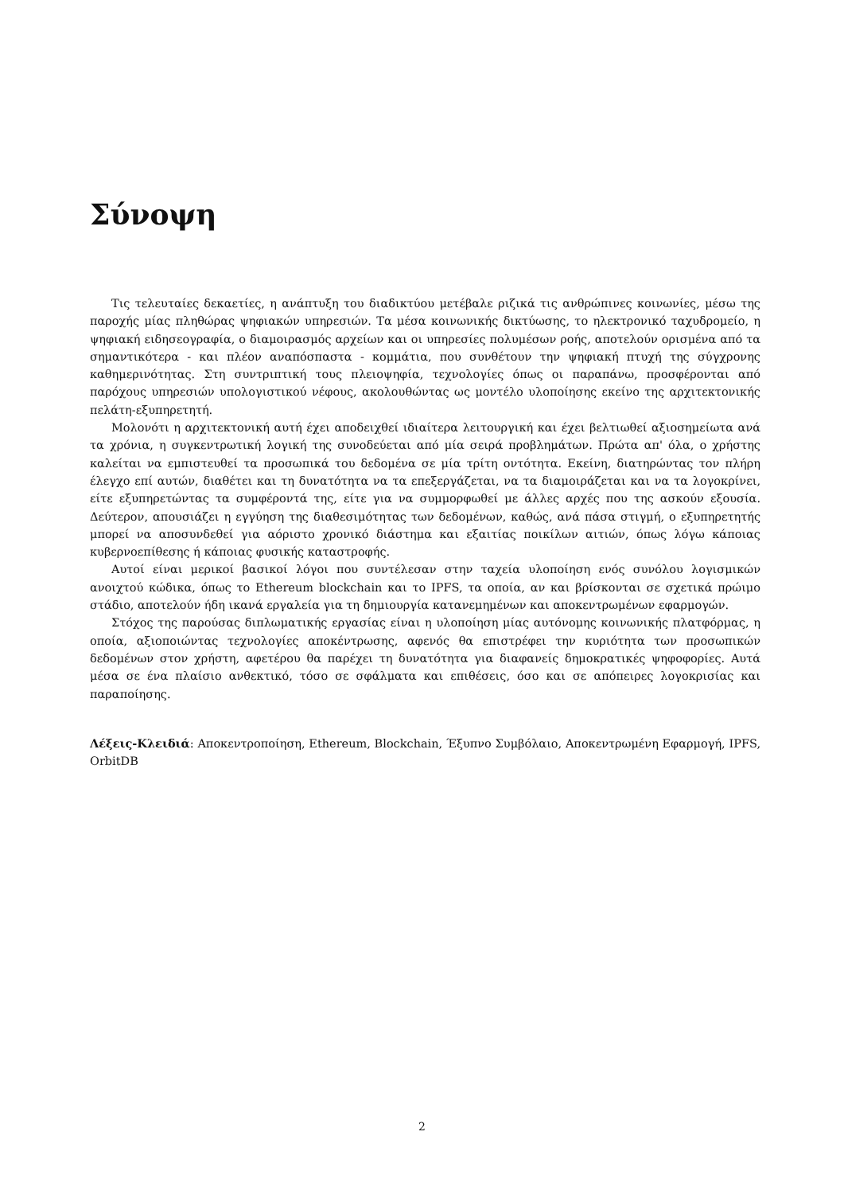Σύνοψη
Τις τελευταίες δεκαετίες, η ανάπτυξη του διαδικτύου μετέβαλε ριζικά τις ανθρώπινες κοινωνίες, μέσω της παροχής μίας πληθώρας ψηφιακών υπηρεσιών. Τα μέσα κοινωνικής δικτύωσης, το ηλεκτρονικό ταχυδρομείο, η ψηφιακή ειδησεογραφία, ο διαμοιρασμός αρχείων και οι υπηρεσίες πολυμέσων ροής, αποτελούν ορισμένα από τα σημαντικότερα - και πλέον αναπόσπαστα - κομμάτια, που συνθέτουν την ψηφιακή πτυχή της σύγχρονης καθημερινότητας. Στη συντριπτική τους πλειοψηφία, τεχνολογίες όπως οι παραπάνω, προσφέρονται από παρόχους υπηρεσιών υπολογιστικού νέφους, ακολουθώντας ως μοντέλο υλοποίησης εκείνο της αρχιτεκτονικής πελάτη-εξυπηρετητή.
Μολονότι η αρχιτεκτονική αυτή έχει αποδειχθεί ιδιαίτερα λειτουργική και έχει βελτιωθεί αξιοσημείωτα ανά τα χρόνια, η συγκεντρωτική λογική της συνοδεύεται από μία σειρά προβλημάτων. Πρώτα απ' όλα, ο χρήστης καλείται να εμπιστευθεί τα προσωπικά του δεδομένα σε μία τρίτη οντότητα. Εκείνη, διατηρώντας τον πλήρη έλεγχο επί αυτών, διαθέτει και τη δυνατότητα να τα επεξεργάζεται, να τα διαμοιράζεται και να τα λογοκρίνει, είτε εξυπηρετώντας τα συμφέροντά της, είτε για να συμμορφωθεί με άλλες αρχές που της ασκούν εξουσία. Δεύτερον, απουσιάζει η εγγύηση της διαθεσιμότητας των δεδομένων, καθώς, ανά πάσα στιγμή, ο εξυπηρετητής μπορεί να αποσυνδεθεί για αόριστο χρονικό διάστημα και εξαιτίας ποικίλων αιτιών, όπως λόγω κάποιας κυβερνοεπίθεσης ή κάποιας φυσικής καταστροφής.
Αυτοί είναι μερικοί βασικοί λόγοι που συντέλεσαν στην ταχεία υλοποίηση ενός συνόλου λογισμικών ανοιχτού κώδικα, όπως το Ethereum blockchain και το IPFS, τα οποία, αν και βρίσκονται σε σχετικά πρώιμο στάδιο, αποτελούν ήδη ικανά εργαλεία για τη δημιουργία κατανεμημένων και αποκεντρωμένων εφαρμογών.
Στόχος της παρούσας διπλωματικής εργασίας είναι η υλοποίηση μίας αυτόνομης κοινωνικής πλατφόρμας, η οποία, αξιοποιώντας τεχνολογίες αποκέντρωσης, αφενός θα επιστρέφει την κυριότητα των προσωπικών δεδομένων στον χρήστη, αφετέρου θα παρέχει τη δυνατότητα για διαφανείς δημοκρατικές ψηφοφορίες. Αυτά μέσα σε ένα πλαίσιο ανθεκτικό, τόσο σε σφάλματα και επιθέσεις, όσο και σε απόπειρες λογοκρισίας και παραποίησης.
Λέξεις-Κλειδιά: Αποκεντροποίηση, Ethereum, Blockchain, Έξυπνο Συμβόλαιο, Αποκεντρωμένη Εφαρμογή, IPFS, OrbitDB
2